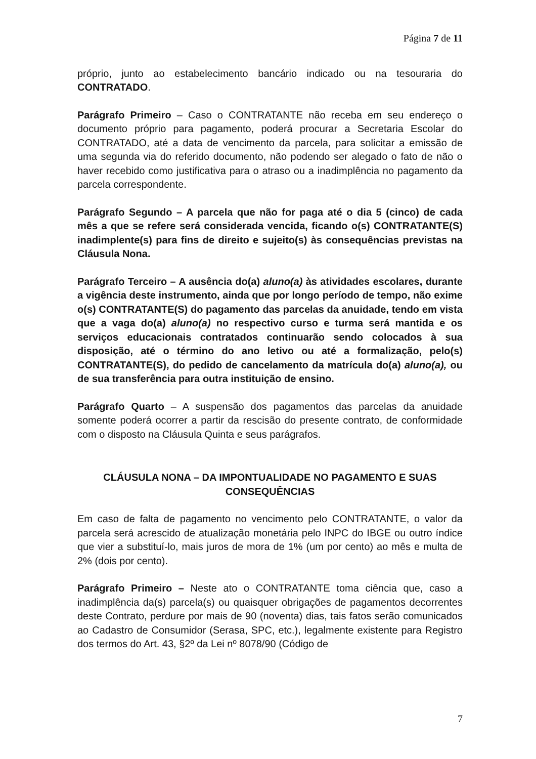Página 7 de 11
próprio, junto ao estabelecimento bancário indicado ou na tesouraria do CONTRATADO.
Parágrafo Primeiro – Caso o CONTRATANTE não receba em seu endereço o documento próprio para pagamento, poderá procurar a Secretaria Escolar do CONTRATADO, até a data de vencimento da parcela, para solicitar a emissão de uma segunda via do referido documento, não podendo ser alegado o fato de não o haver recebido como justificativa para o atraso ou a inadimplência no pagamento da parcela correspondente.
Parágrafo Segundo – A parcela que não for paga até o dia 5 (cinco) de cada mês a que se refere será considerada vencida, ficando o(s) CONTRATANTE(S) inadimplente(s) para fins de direito e sujeito(s) às consequências previstas na Cláusula Nona.
Parágrafo Terceiro – A ausência do(a) aluno(a) às atividades escolares, durante a vigência deste instrumento, ainda que por longo período de tempo, não exime o(s) CONTRATANTE(S) do pagamento das parcelas da anuidade, tendo em vista que a vaga do(a) aluno(a) no respectivo curso e turma será mantida e os serviços educacionais contratados continuarão sendo colocados à sua disposição, até o término do ano letivo ou até a formalização, pelo(s) CONTRATANTE(S), do pedido de cancelamento da matrícula do(a) aluno(a), ou de sua transferência para outra instituição de ensino.
Parágrafo Quarto – A suspensão dos pagamentos das parcelas da anuidade somente poderá ocorrer a partir da rescisão do presente contrato, de conformidade com o disposto na Cláusula Quinta e seus parágrafos.
CLÁUSULA NONA – DA IMPONTUALIDADE NO PAGAMENTO E SUAS CONSEQUÊNCIAS
Em caso de falta de pagamento no vencimento pelo CONTRATANTE, o valor da parcela será acrescido de atualização monetária pelo INPC do IBGE ou outro índice que vier a substituí-lo, mais juros de mora de 1% (um por cento) ao mês e multa de 2% (dois por cento).
Parágrafo Primeiro – Neste ato o CONTRATANTE toma ciência que, caso a inadimplência da(s) parcela(s) ou quaisquer obrigações de pagamentos decorrentes deste Contrato, perdure por mais de 90 (noventa) dias, tais fatos serão comunicados ao Cadastro de Consumidor (Serasa, SPC, etc.), legalmente existente para Registro dos termos do Art. 43, §2º da Lei nº 8078/90 (Código de
7